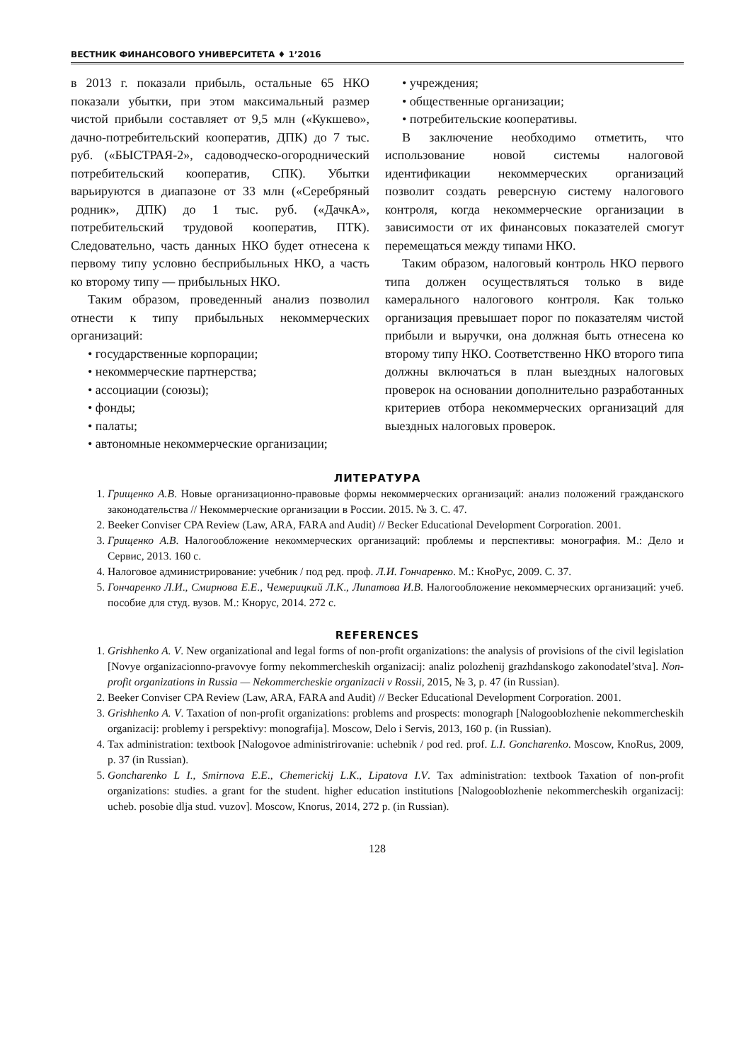ВЕСТНИК ФИНАНСОВОГО УНИВЕРСИТЕТА ♦ 1’2016
в 2013 г. показали прибыль, остальные 65 НКО показали убытки, при этом максимальный размер чистой прибыли составляет от 9,5 млн («Кукшево», дачно-потребительский кооператив, ДПК) до 7 тыс. руб. («БЫСТРАЯ-2», садоводческо-огороднический потребительский кооператив, СПК). Убытки варьируются в диапазоне от 33 млн («Серебряный родник», ДПК) до 1 тыс. руб. («ДачкА», потребительский трудовой кооператив, ПТК). Следовательно, часть данных НКО будет отнесена к первому типу условно бесприбыльных НКО, а часть ко второму типу — прибыльных НКО.
Таким образом, проведенный анализ позволил отнести к типу прибыльных некоммерческих организаций:
• государственные корпорации;
• некоммерческие партнерства;
• ассоциации (союзы);
• фонды;
• палаты;
• автономные некоммерческие организации;
• учреждения;
• общественные организации;
• потребительские кооперативы.
В заключение необходимо отметить, что использование новой системы налоговой идентификации некоммерческих организаций позволит создать реверсную систему налогового контроля, когда некоммерческие организации в зависимости от их финансовых показателей смогут перемещаться между типами НКО.
Таким образом, налоговый контроль НКО первого типа должен осуществляться только в виде камерального налогового контроля. Как только организация превышает порог по показателям чистой прибыли и выручки, она должная быть отнесена ко второму типу НКО. Соответственно НКО второго типа должны включаться в план выездных налоговых проверок на основании дополнительно разработанных критериев отбора некоммерческих организаций для выездных налоговых проверок.
ЛИТЕРАТУРА
1. Грищенко А.В. Новые организационно-правовые формы некоммерческих организаций: анализ положений гражданского законодательства // Некоммерческие организации в России. 2015. № 3. С. 47.
2. Beeker Conviser CPA Review (Law, ARA, FARA and Audit) // Becker Educational Development Corporation. 2001.
3. Грищенко А.В. Налогообложение некоммерческих организаций: проблемы и перспективы: монография. М.: Дело и Сервис, 2013. 160 с.
4. Налоговое администрирование: учебник / под ред. проф. Л.И. Гончаренко. М.: КноРус, 2009. С. 37.
5. Гончаренко Л.И., Смирнова Е.Е., Чемерицкий Л.К., Липатова И.В. Налогообложение некоммерческих организаций: учеб. пособие для студ. вузов. М.: Кнорус, 2014. 272 с.
REFERENCES
1. Grishhenko A. V. New organizational and legal forms of non-profit organizations: the analysis of provisions of the civil legislation [Novye organizacionno-pravovye formy nekommercheskih organizacij: analiz polozhenij grazhdanskogo zakonodatel’stva]. Non-profit organizations in Russia — Nekommercheskie organizacii v Rossii, 2015, № 3, p. 47 (in Russian).
2. Beeker Conviser CPA Review (Law, ARA, FARA and Audit) // Becker Educational Development Corporation. 2001.
3. Grishhenko A. V. Taxation of non-profit organizations: problems and prospects: monograph [Nalogooblozhenie nekommercheskih organizacij: problemy i perspektivy: monografija]. Moscow, Delo i Servis, 2013, 160 p. (in Russian).
4. Tax administration: textbook [Nalogovoe administrirovanie: uchebnik / pod red. prof. L.I. Goncharenko. Moscow, KnoRus, 2009, p. 37 (in Russian).
5. Goncharenko L I., Smirnova E.E., Chemerickij L.K., Lipatova I.V. Tax administration: textbook Taxation of non-profit organizations: studies. a grant for the student. higher education institutions [Nalogooblozhenie nekommercheskih organizacij: ucheb. posobie dlja stud. vuzov]. Moscow, Knorus, 2014, 272 p. (in Russian).
128